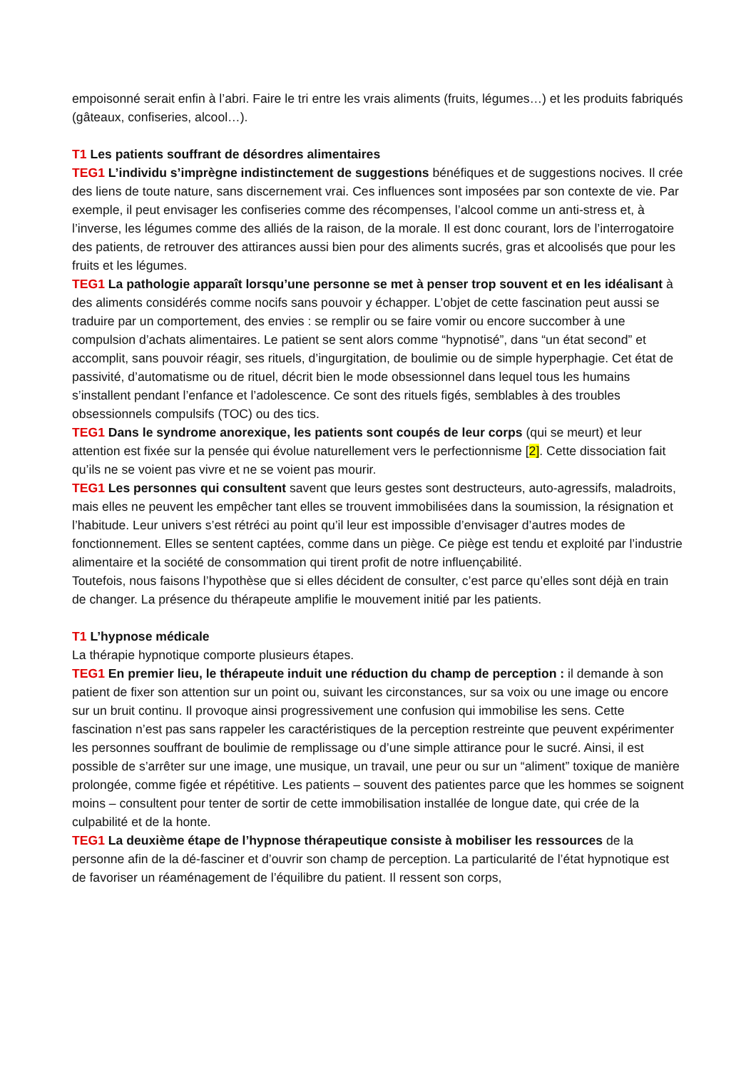empoisonné serait enfin à l’abri. Faire le tri entre les vrais aliments (fruits, légumes…) et les produits fabriqués (gâteaux, confiseries, alcool…).
T1 Les patients souffrant de désordres alimentaires
TEG1 L’individu s’imprègne indistinctement de suggestions bénéfiques et de suggestions nocives. Il crée des liens de toute nature, sans discernement vrai. Ces influences sont imposées par son contexte de vie. Par exemple, il peut envisager les confiseries comme des récompenses, l’alcool comme un anti-stress et, à l’inverse, les légumes comme des alliés de la raison, de la morale. Il est donc courant, lors de l’interrogatoire des patients, de retrouver des attirances aussi bien pour des aliments sucrés, gras et alcoolisés que pour les fruits et les légumes.
TEG1 La pathologie apparaît lorsqu’une personne se met à penser trop souvent et en les idéalisant à des aliments considérés comme nocifs sans pouvoir y échapper. L’objet de cette fascination peut aussi se traduire par un comportement, des envies : se remplir ou se faire vomir ou encore succomber à une compulsion d’achats alimentaires. Le patient se sent alors comme “hypnotisé”, dans “un état second” et accomplit, sans pouvoir réagir, ses rituels, d’ingurgitation, de boulimie ou de simple hyperphagie. Cet état de passivité, d’automatisme ou de rituel, décrit bien le mode obsessionnel dans lequel tous les humains s’installent pendant l’enfance et l’adolescence. Ce sont des rituels figés, semblables à des troubles obsessionnels compulsifs (TOC) ou des tics.
TEG1 Dans le syndrome anorexique, les patients sont coupés de leur corps (qui se meurt) et leur attention est fixée sur la pensée qui évolue naturellement vers le perfectionnisme [2]. Cette dissociation fait qu’ils ne se voient pas vivre et ne se voient pas mourir.
TEG1 Les personnes qui consultent savent que leurs gestes sont destructeurs, auto-agressifs, maladroits, mais elles ne peuvent les empêcher tant elles se trouvent immobilisées dans la soumission, la résignation et l’habitude. Leur univers s’est rétréci au point qu’il leur est impossible d’envisager d’autres modes de fonctionnement. Elles se sentent captées, comme dans un piège. Ce piège est tendu et exploité par l’industrie alimentaire et la société de consommation qui tirent profit de notre influençabilité.
Toutefois, nous faisons l’hypothèse que si elles décident de consulter, c’est parce qu’elles sont déjà en train de changer. La présence du thérapeute amplifie le mouvement initié par les patients.
T1 L’hypnose médicale
La thérapie hypnotique comporte plusieurs étapes.
TEG1 En premier lieu, le thérapeute induit une réduction du champ de perception : il demande à son patient de fixer son attention sur un point ou, suivant les circonstances, sur sa voix ou une image ou encore sur un bruit continu. Il provoque ainsi progressivement une confusion qui immobilise les sens. Cette fascination n’est pas sans rappeler les caractéristiques de la perception restreinte que peuvent expérimenter les personnes souffrant de boulimie de remplissage ou d’une simple attirance pour le sucré. Ainsi, il est possible de s’arrêter sur une image, une musique, un travail, une peur ou sur un “aliment” toxique de manière prolongée, comme figée et répétitive. Les patients – souvent des patientes parce que les hommes se soignent moins – consultent pour tenter de sortir de cette immobilisation installée de longue date, qui crée de la culpabilité et de la honte.
TEG1 La deuxième étape de l’hypnose thérapeutique consiste à mobiliser les ressources de la personne afin de la dé-fasciner et d’ouvrir son champ de perception. La particularité de l’état hypnotique est de favoriser un réaménagement de l’équilibre du patient. Il ressent son corps,